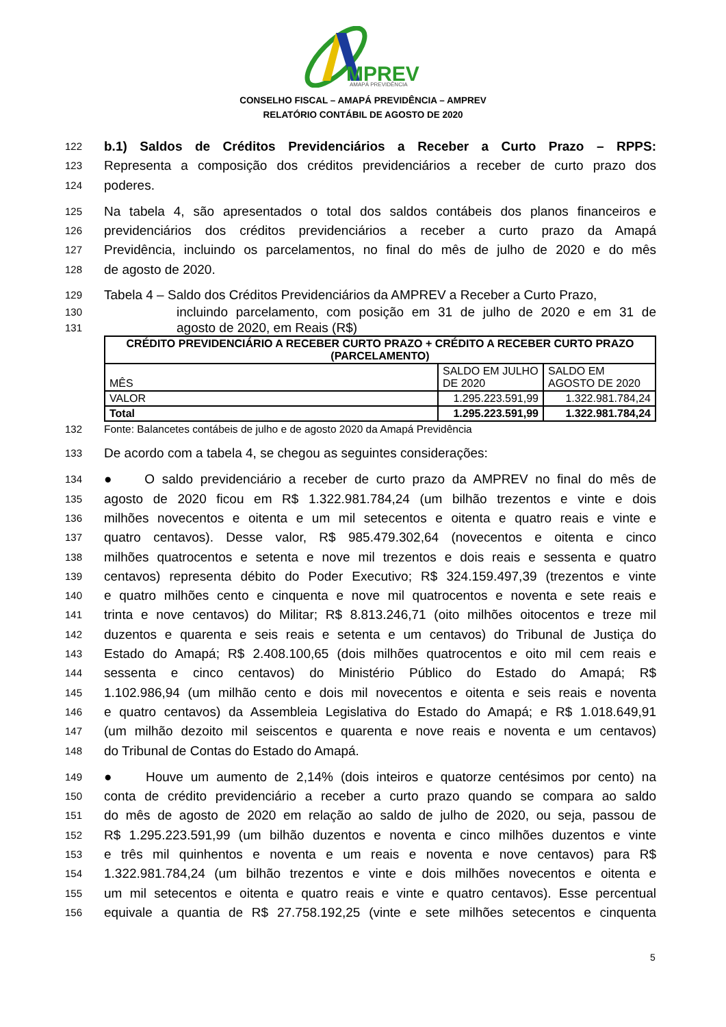MPREV
AMAPÁ PREVIDÊNCIA
CONSELHO FISCAL – AMAPÁ PREVIDÊNCIA – AMPREV
RELATÓRIO CONTÁBIL DE AGOSTO DE 2020
122 b.1) Saldos de Créditos Previdenciários a Receber a Curto Prazo – RPPS:
123 Representa a composição dos créditos previdenciários a receber de curto prazo dos
124 poderes.
125 Na tabela 4, são apresentados o total dos saldos contábeis dos planos financeiros e
126 previdenciários dos créditos previdenciários a receber a curto prazo da Amapá
127 Previdência, incluindo os parcelamentos, no final do mês de julho de 2020 e do mês
128 de agosto de 2020.
129 Tabela 4 – Saldo dos Créditos Previdenciários da AMPREV a Receber a Curto Prazo,
130 incluindo parcelamento, com posição em 31 de julho de 2020 e em 31 de
131 agosto de 2020, em Reais (R$)
| CRÉDITO PREVIDENCIÁRIO A RECEBER CURTO PRAZO + CRÉDITO A RECEBER CURTO PRAZO (PARCELAMENTO) | | |
| --- | --- | --- |
| MÊS | SALDO EM JULHO DE 2020 | SALDO EM AGOSTO DE 2020 |
| VALOR | 1.295.223.591,99 | 1.322.981.784,24 |
| Total | 1.295.223.591,99 | 1.322.981.784,24 |
132 Fonte: Balancetes contábeis de julho e de agosto 2020 da Amapá Previdência
133 De acordo com a tabela 4, se chegou as seguintes considerações:
134 ● O saldo previdenciário a receber de curto prazo da AMPREV no final do mês de
135 agosto de 2020 ficou em R$ 1.322.981.784,24 (um bilhão trezentos e vinte e dois
136 milhões novecentos e oitenta e um mil setecentos e oitenta e quatro reais e vinte e
137 quatro centavos). Desse valor, R$ 985.479.302,64 (novecentos e oitenta e cinco
138 milhões quatrocentos e setenta e nove mil trezentos e dois reais e sessenta e quatro
139 centavos) representa débito do Poder Executivo; R$ 324.159.497,39 (trezentos e vinte
140 e quatro milhões cento e cinquenta e nove mil quatrocentos e noventa e sete reais e
141 trinta e nove centavos) do Militar; R$ 8.813.246,71 (oito milhões oitocentos e treze mil
142 duzentos e quarenta e seis reais e setenta e um centavos) do Tribunal de Justiça do
143 Estado do Amapá; R$ 2.408.100,65 (dois milhões quatrocentos e oito mil cem reais e
144 sessenta e cinco centavos) do Ministério Público do Estado do Amapá; R$
145 1.102.986,94 (um milhão cento e dois mil novecentos e oitenta e seis reais e noventa
146 e quatro centavos) da Assembleia Legislativa do Estado do Amapá; e R$ 1.018.649,91
147 (um milhão dezoito mil seiscentos e quarenta e nove reais e noventa e um centavos)
148 do Tribunal de Contas do Estado do Amapá.
149 ● Houve um aumento de 2,14% (dois inteiros e quatorze centésimos por cento) na
150 conta de crédito previdenciário a receber a curto prazo quando se compara ao saldo
151 do mês de agosto de 2020 em relação ao saldo de julho de 2020, ou seja, passou de
152 R$ 1.295.223.591,99 (um bilhão duzentos e noventa e cinco milhões duzentos e vinte
153 e três mil quinhentos e noventa e um reais e noventa e nove centavos) para R$
154 1.322.981.784,24 (um bilhão trezentos e vinte e dois milhões novecentos e oitenta e
155 um mil setecentos e oitenta e quatro reais e vinte e quatro centavos). Esse percentual
156 equivale a quantia de R$ 27.758.192,25 (vinte e sete milhões setecentos e cinquenta
5